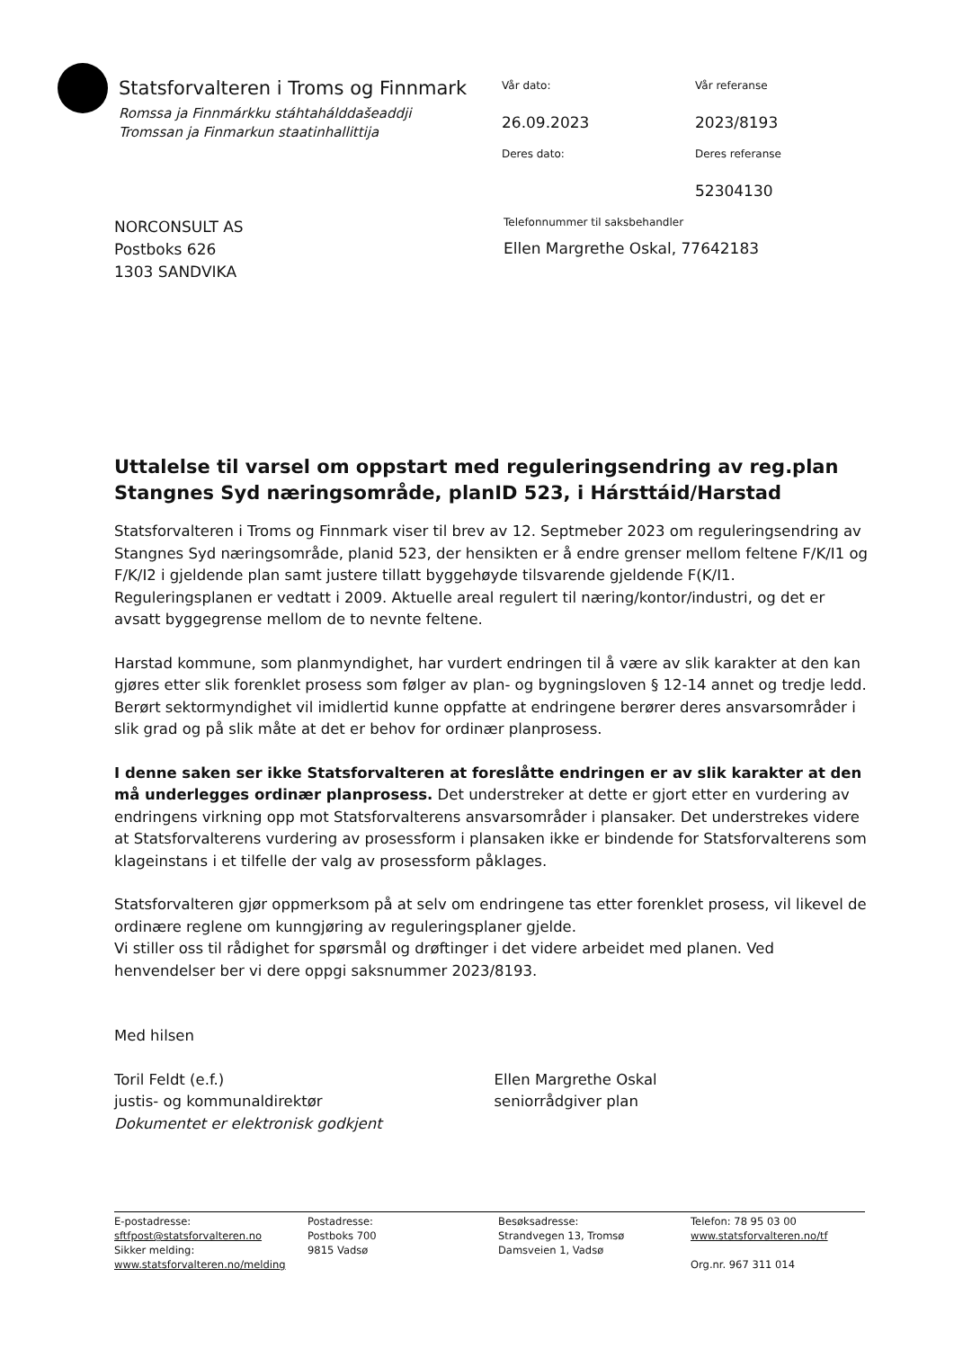Statsforvalteren i Troms og Finnmark
Romssa ja Finnmárkku stáhtahálddašeaddji
Tromssan ja Finmarkun staatinhallittija
Vår dato:
Vår referanse
26.09.2023
2023/8193
Deres dato:
Deres referanse
52304130
NORCONSULT AS
Postboks 626
1303 SANDVIKA
Telefonnummer til saksbehandler
Ellen Margrethe Oskal, 77642183
Uttalelse til varsel om oppstart med reguleringsendring av reg.plan Stangnes Syd næringsområde, planID 523, i Hársttáid/Harstad
Statsforvalteren i Troms og Finnmark viser til brev av 12. Septmeber 2023 om reguleringsendring av Stangnes Syd næringsområde, planid 523, der hensikten er å endre grenser mellom feltene F/K/I1 og F/K/I2 i gjeldende plan samt justere tillatt byggehøyde tilsvarende gjeldende F(K/I1. Reguleringsplanen er vedtatt i 2009. Aktuelle areal regulert til næring/kontor/industri, og det er avsatt byggegrense mellom de to nevnte feltene.
Harstad kommune, som planmyndighet, har vurdert endringen til å være av slik karakter at den kan gjøres etter slik forenklet prosess som følger av plan- og bygningsloven § 12-14 annet og tredje ledd. Berørt sektormyndighet vil imidlertid kunne oppfatte at endringene berører deres ansvarsområder i slik grad og på slik måte at det er behov for ordinær planprosess.
I denne saken ser ikke Statsforvalteren at foreslåtte endringen er av slik karakter at den må underlegges ordinær planprosess. Det understreker at dette er gjort etter en vurdering av endringens virkning opp mot Statsforvalterens ansvarsområder i plansaker. Det understrekes videre at Statsforvalterens vurdering av prosessform i plansaken ikke er bindende for Statsforvalterens som klageinstans i et tilfelle der valg av prosessform påklages.
Statsforvalteren gjør oppmerksom på at selv om endringene tas etter forenklet prosess, vil likevel de ordinære reglene om kunngjøring av reguleringsplaner gjelde.
Vi stiller oss til rådighet for spørsmål og drøftinger i det videre arbeidet med planen. Ved henvendelser ber vi dere oppgi saksnummer 2023/8193.
Med hilsen
Toril Feldt (e.f.)
justis- og kommunaldirektør
Dokumentet er elektronisk godkjent
Ellen Margrethe Oskal
seniorrådgiver plan
E-postadresse:
sftfpost@statsforvalteren.no
Sikker melding:
www.statsforvalteren.no/melding
Postadresse:
Postboks 700
9815 Vadsø
Besøksadresse:
Strandvegen 13, Tromsø
Damsveien 1, Vadsø
Telefon: 78 95 03 00
www.statsforvalteren.no/tf
Org.nr. 967 311 014